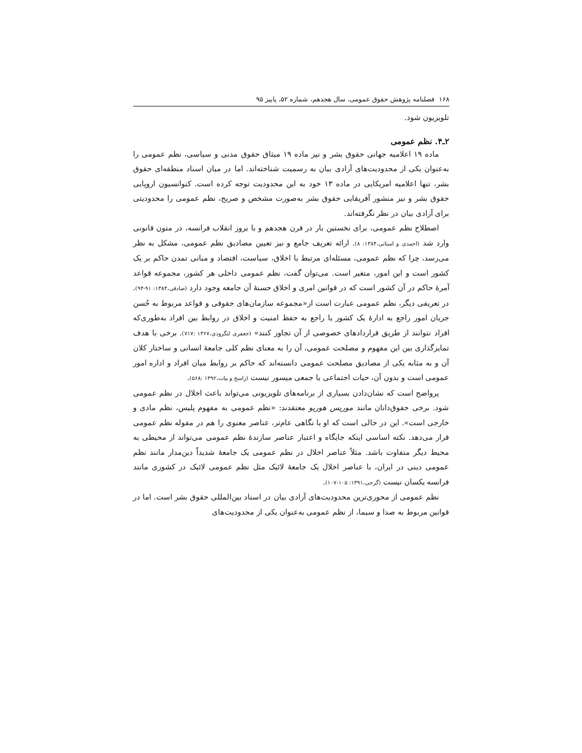۱۶۸ فصلنامه پژوهش حقوق عمومی، سال هجدهم، شماره ۵۲، پاییز ۹۵
تلویزیون شود.
۲ـ۴. نظم عمومی
ماده ۱۹ اعلامیه جهانی حقوق بشر و نیز ماده ۱۹ میثاق حقوق مدنی و سیاسی، نظم عمومی را به‌عنوان یکی از محدودیت‌های آزادی بیان به رسمیت شناخته‌اند. اما در میان اسناد منطقه‌ای حقوق بشر، تنها اعلامیه امریکایی در ماده ۱۳ خود به این محدودیت توجه کرده است. کنوانسیون اروپایی حقوق بشر و نیز منشور آفریقایی حقوق بشر به‌صورت مشخص و صریح، نظم عمومی را محدودیتی برای آزادی بیان در نظر نگرفته‌اند.
اصطلاح نظم عمومی، برای نخستین بار در قرن هجدهم و با بروز انقلاب فرانسه، در متون قانونی وارد شد (احمدی و استانی،۱۳۸۴: ۸). ارائه تعریف جامع و نیز تعیین مصادیق نظم عمومی، مشکل به نظر می‌رسد، چرا که نظم عمومی، مسئله‌ای مرتبط با اخلاق، سیاست، اقتصاد و مبانی تمدن حاکم بر یک کشور است و این امور، متغیر است. می‌توان گفت، نظم عمومی داخلی هر کشور، مجموعه قواعد آمرهٔ حاکم در آن کشور است که در قوانین امری و اخلاق حسنهٔ آن جامعه وجود دارد (صادقی،۱۳۸۴: ۹۱-۹۴). در تعریفی دیگر، نظم عمومی عبارت است از«مجموعه سازمان‌های حقوقی و قواعد مربوط به حُسن جریان امور راجع به ادارهٔ یک کشور یا راجع به حفظ امنیت و اخلاق در روابط بین افراد به‌طوری‌که افراد نتوانند از طریق قراردادهای خصوصی از آن تجاوز کنند» (جعفری لنگرودی،۱۳۶۷ :۷۱۷). برخی با هدف تمایزگذاری بین این مفهوم و مصلحت عمومی، آن را به معنای نظم کلی جامعهٔ انسانی و ساختار کلان آن و به مثابه یکی از مصادیق مصلحت عمومی دانسته‌اند که حاکم بر روابط میان افراد و اداره امور عمومی است و بدون آن، حیات اجتماعی یا جمعی میسور نیست (راسخ و بیات،۱۳۹۲ :۵۶۸).
پرواضح است که نشان‌دادن بسیاری از برنامه‌های تلویزیونی می‌تواند باعث اخلال در نظم عمومی شود. برخی حقوق‌دانان مانند موریس هوریو معتقدند: «نظم عمومی به مفهوم پلیس، نظم مادی و خارجی است». این در حالی است که او با نگاهی عام‌تر، عناصر معنوی را هم در مقوله نظم عمومی قرار می‌دهد. نکته اساسی اینکه جایگاه و اعتبار عناصر سازندهٔ نظم عمومی می‌تواند از محیطی به محیط دیگر متفاوت باشد. مثلاً عناصر اخلال در نظم عمومی یک جامعهٔ شدیداً دین‌مدار مانند نظم عمومی دینی در ایران، با عناصر اخلال یک جامعهٔ لائیک مثل نظم عمومی لائیک در کشوری مانند فرانسه یکسان نیست (گرجی،۱۳۹۱: ۱۰۵-۱۰۷).
نظم عمومی از محوری‌ترین محدودیت‌های آزادی بیان در اسناد بین‌المللی حقوق بشر است. اما در قوانین مربوط به صدا و سیما، از نظم عمومی به‌عنوان یکی از محدودیت‌های